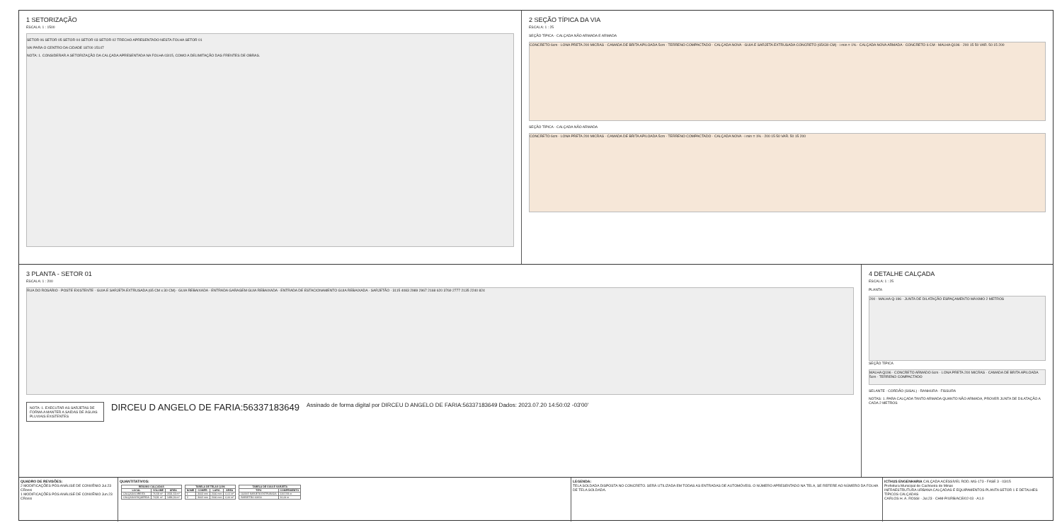1 SETORIZAÇÃO
ESCALA: 1 : 1500
SETOR 06 SETOR 05 SETOR 04 SETOR 03 SETOR 02 TRECHO APRESENTADO NESTA FOLHA SETOR 01
VAI PARA O CENTRO DA CIDADE 18700 15147
NOTA: 1. CONSIDERAR A SETORIZAÇÃO DA CALÇADA APRESENTADA NA FOLHA 03/15, COMO A DELIMITAÇÃO DAS FRENTES DE OBRAS.
2 SEÇÃO TÍPICA DA VIA
ESCALA: 1 : 25
SEÇÃO TÍPICA - CALÇADA NÃO ARMADA E ARMADA
CONCRETO 6cm · LONA PRETA 200 MICRAS · CAMADA DE BRITA APILOADA 5cm · TERRENO COMPACTADO · CALÇADA NOVA · GUIA E SARJETA EXTRUSADA CONCRETO (65X30 CM) · i min = 1% · CALÇADA NOVA ARMADA · CONCRETO 6 CM · MALHA Q196 · 200 15 50 VAR. 50 15 200
SEÇÃO TÍPICA - CALÇADA NÃO ARMADA
CONCRETO 6cm · LONA PRETA 200 MICRAS · CAMADA DE BRITA APILOADA 5cm · TERRENO COMPACTADO · CALÇADA NOVA · i min = 1% · 200 15 50 VAR. 50 15 200
3 PLANTA - SETOR 01
ESCALA: 1 : 200
RUA DO ROSÁRIO · POSTE EXISTENTE · GUIA E SARJETA EXTRUSADA (65 CM x 30 CM) · GUIA REBAIXADA · ENTRADA GARAGEM GUIA REBAIXADA · ENTRADA DE ESTACIONAMENTO GUIA REBAIXADA · SARJETÃO · 3115 4083 2989 2967 2168 620 3769 2777 2135 2240 824
NOTA: 1. EXECUTAR AS SARJETAS DE FORMA A MANTER A SAÍDAS DE ÁGUAS PLUVIAIS EXISTENTES
DIRCEU D ANGELO DE FARIA:56337183649
Assinado de forma digital por DIRCEU D ANGELO DE FARIA:56337183649 Dados: 2023.07.20 14:50:02 -03'00'
4 DETALHE CALÇADA
ESCALA: 1 : 25
PLANTA
200 · MALHA Q-196 · JUNTA DE DILATAÇÃO ESPAÇAMENTO MÁXIMO 2 METROS
SEÇÃO TÍPICA
MALHA Q196 · CONCRETO ARMADO 6cm · LONA PRETA 200 MICRAS · CAMADA DE BRITA APILOADA 5cm · TERRENO COMPACTADO
SELANTE · CORDÃO (SISAL) · RANHURA · FISSURA
NOTAS: 1. PARA CALÇADA TANTO ARMADA QUANTO NÃO ARMADA, PROVER JUNTA DE DILATAÇÃO A CADA 2 METROS
QUADRO DE REVISÕES:
2 MODIFICAÇÕES PÓS ANÁLISE DE CONVÊNIO Jul.23 CRossi
1 MODIFICAÇÕES PÓS ANÁLISE DE CONVÊNIO Jun.23 CRossi
QUANTITATIVOS:
| RESUMO CALÇADAS | | |
| --- | --- | --- |
| LOCAL | VOLUME | ÁREA |
| CALÇADA DIREITA | 76,58 m³ | 1531,53 m² |
| CALÇADA ESQUERDA | 74,81 m³ | 1496,30 m² |
| TABELA DE TELAS Q196 | | | |
| --- | --- | --- | --- |
| NOME | COMPR. | LARG. | ÁREA |
| 1 | 3003 mm | 2000 mm | 6,01 m² |
| 2 | 3002 mm | 2000 mm | 6,00 m² |
| TABELA DE GUIA E SARJETA | |
| --- | --- |
| TIPO | COMPRIMENTO |
| GUIA E SARJETA EXTRUSADA | 1267,59 m |
| SARJETÃO 60X10 | 16,00 m |
LEGENDA:
TELA SOLDADA DISPOSTA NO CONCRETO. SERÁ UTILIZADA EM TODAS AS ENTRADAS DE AUTOMÓVEIS. O NÚMERO APRESENTADO NA TELA, SE REFERE AO NÚMERO DA FOLHA DE TELA SOLDADA.
ICTHUS ENGENHARIA CALÇADA ACESSÍVEL ROD. MG-173 - FASE 3 · 03/15
Prefeitura Municipal de Cachoeira de Minas
INFRAESTRUTURA URBANA CALÇADAS E EQUIPAMENTOS PLANTA SETOR 1 E DETALHES TÍPICOS CALÇADAS
CARLOS H. A. ROSSI · Jul.23 · CHM-P/URB/ACE/02-03 · A1.0